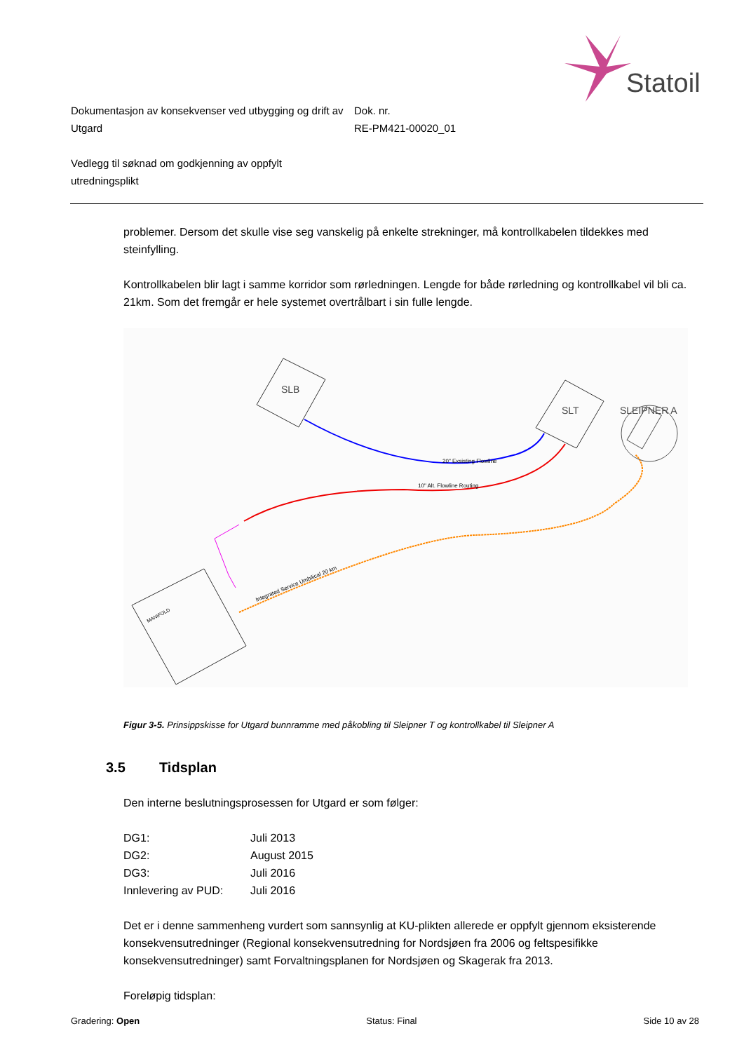Statoil
Dokumentasjon av konsekvenser ved utbygging og drift av Utgard
Dok. nr.
RE-PM421-00020_01
Vedlegg til søknad om godkjenning av oppfylt utredningsplikt
problemer. Dersom det skulle vise seg vanskelig på enkelte strekninger, må kontrollkabelen tildekkes med steinfylling.
Kontrollkabelen blir lagt i samme korridor som rørledningen. Lengde for både rørledning og kontrollkabel vil bli ca. 21km. Som det fremgår er hele systemet overtrålbart i sin fulle lengde.
SLB
SLT
SLEIPNER A
20" Exsisting Flowline
10" Alt. Flowline Routing
Integrated Service Umbilical 20 km
MANIFOLD
Figur 3-5. Prinsippskisse for Utgard bunnramme med påkobling til Sleipner T og kontrollkabel til Sleipner A
3.5 Tidsplan
Den interne beslutningsprosessen for Utgard er som følger:
| DG1: | Juli 2013 |
| DG2: | August 2015 |
| DG3: | Juli 2016 |
| Innlevering av PUD: | Juli 2016 |
Det er i denne sammenheng vurdert som sannsynlig at KU-plikten allerede er oppfylt gjennom eksisterende konsekvensutredninger (Regional konsekvensutredning for Nordsjøen fra 2006 og feltspesifikke konsekvensutredninger) samt Forvaltningsplanen for Nordsjøen og Skagerak fra 2013.
Foreløpig tidsplan:
Gradering: Open Status: Final Side 10 av 28